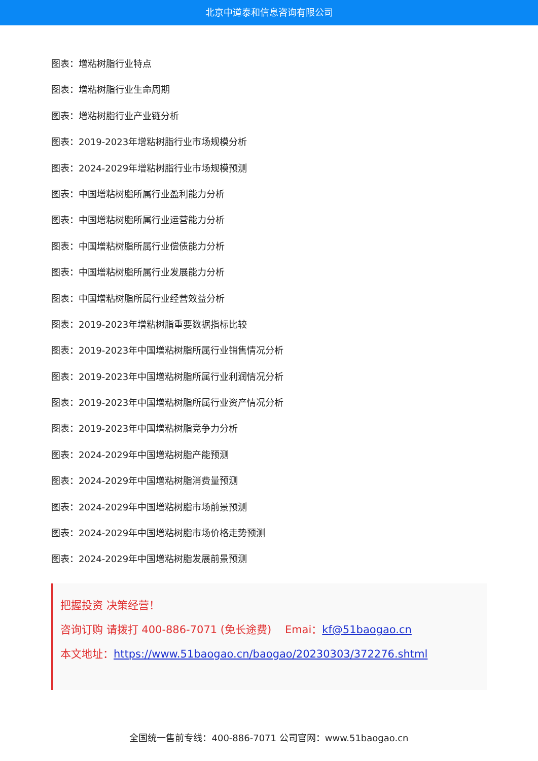北京中道泰和信息咨询有限公司
图表：增粘树脂行业特点
图表：增粘树脂行业生命周期
图表：增粘树脂行业产业链分析
图表：2019-2023年增粘树脂行业市场规模分析
图表：2024-2029年增粘树脂行业市场规模预测
图表：中国增粘树脂所属行业盈利能力分析
图表：中国增粘树脂所属行业运营能力分析
图表：中国增粘树脂所属行业偿债能力分析
图表：中国增粘树脂所属行业发展能力分析
图表：中国增粘树脂所属行业经营效益分析
图表：2019-2023年增粘树脂重要数据指标比较
图表：2019-2023年中国增粘树脂所属行业销售情况分析
图表：2019-2023年中国增粘树脂所属行业利润情况分析
图表：2019-2023年中国增粘树脂所属行业资产情况分析
图表：2019-2023年中国增粘树脂竞争力分析
图表：2024-2029年中国增粘树脂产能预测
图表：2024-2029年中国增粘树脂消费量预测
图表：2024-2029年中国增粘树脂市场前景预测
图表：2024-2029年中国增粘树脂市场价格走势预测
图表：2024-2029年中国增粘树脂发展前景预测
把握投资 决策经营！
咨询订购 请拨打 400-886-7071 (免长途费) Emai：kf@51baogao.cn
本文地址：https://www.51baogao.cn/baogao/20230303/372276.shtml
全国统一售前专线：400-886-7071 公司官网：www.51baogao.cn